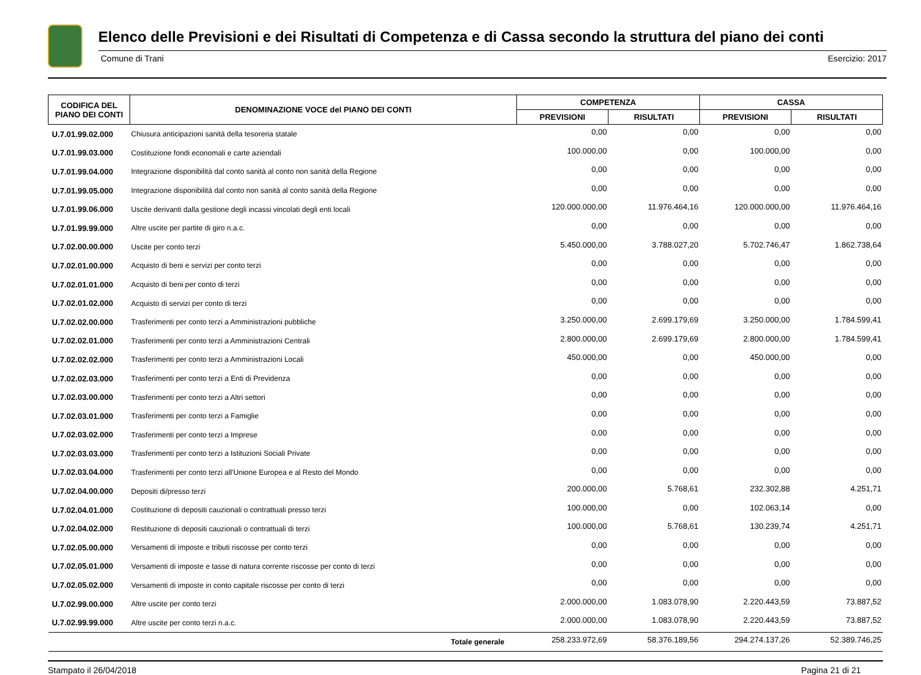Elenco delle Previsioni e dei Risultati di Competenza e di Cassa secondo la struttura del piano dei conti
Comune di Trani Esercizio: 2017
| CODIFICA DEL PIANO DEI CONTI | DENOMINAZIONE VOCE del PIANO DEI CONTI | COMPETENZA | | CASSA | |
| --- | --- | --- | --- | --- | --- |
| | | PREVISIONI | RISULTATI | PREVISIONI | RISULTATI |
| U.7.01.99.02.000 | Chiusura anticipazioni sanità della tesoreria statale | 0,00 | 0,00 | 0,00 | 0,00 |
| U.7.01.99.03.000 | Costituzione fondi economali e carte aziendali | 100.000,00 | 0,00 | 100.000,00 | 0,00 |
| U.7.01.99.04.000 | Integrazione disponibilità dal conto sanità al conto non sanità della Regione | 0,00 | 0,00 | 0,00 | 0,00 |
| U.7.01.99.05.000 | Integrazione disponibilità dal conto non sanità al conto sanità della Regione | 0,00 | 0,00 | 0,00 | 0,00 |
| U.7.01.99.06.000 | Uscite derivanti dalla gestione degli incassi vincolati degli enti locali | 120.000.000,00 | 11.976.464,16 | 120.000.000,00 | 11.976.464,16 |
| U.7.01.99.99.000 | Altre uscite per partite di giro n.a.c. | 0,00 | 0,00 | 0,00 | 0,00 |
| U.7.02.00.00.000 | Uscite per conto terzi | 5.450.000,00 | 3.788.027,20 | 5.702.746,47 | 1.862.738,64 |
| U.7.02.01.00.000 | Acquisto di beni e servizi per conto terzi | 0,00 | 0,00 | 0,00 | 0,00 |
| U.7.02.01.01.000 | Acquisto di beni per conto di terzi | 0,00 | 0,00 | 0,00 | 0,00 |
| U.7.02.01.02.000 | Acquisto di servizi per conto di terzi | 0,00 | 0,00 | 0,00 | 0,00 |
| U.7.02.02.00.000 | Trasferimenti per conto terzi a Amministrazioni pubbliche | 3.250.000,00 | 2.699.179,69 | 3.250.000,00 | 1.784.599,41 |
| U.7.02.02.01.000 | Trasferimenti per conto terzi a Amministrazioni Centrali | 2.800.000,00 | 2.699.179,69 | 2.800.000,00 | 1.784.599,41 |
| U.7.02.02.02.000 | Trasferimenti per conto terzi a Amministrazioni Locali | 450.000,00 | 0,00 | 450.000,00 | 0,00 |
| U.7.02.02.03.000 | Trasferimenti per conto terzi a Enti di Previdenza | 0,00 | 0,00 | 0,00 | 0,00 |
| U.7.02.03.00.000 | Trasferimenti per conto terzi a Altri settori | 0,00 | 0,00 | 0,00 | 0,00 |
| U.7.02.03.01.000 | Trasferimenti per conto terzi a Famiglie | 0,00 | 0,00 | 0,00 | 0,00 |
| U.7.02.03.02.000 | Trasferimenti per conto terzi a Imprese | 0,00 | 0,00 | 0,00 | 0,00 |
| U.7.02.03.03.000 | Trasferimenti per conto terzi a Istituzioni Sociali Private | 0,00 | 0,00 | 0,00 | 0,00 |
| U.7.02.03.04.000 | Trasferimenti per conto terzi all'Unione Europea e al Resto del Mondo | 0,00 | 0,00 | 0,00 | 0,00 |
| U.7.02.04.00.000 | Depositi di/presso terzi | 200.000,00 | 5.768,61 | 232.302,88 | 4.251,71 |
| U.7.02.04.01.000 | Costituzione di depositi cauzionali o contrattuali presso terzi | 100.000,00 | 0,00 | 102.063,14 | 0,00 |
| U.7.02.04.02.000 | Restituzione di depositi cauzionali o contrattuali di terzi | 100.000,00 | 5.768,61 | 130.239,74 | 4.251,71 |
| U.7.02.05.00.000 | Versamenti di imposte e tributi riscosse per conto terzi | 0,00 | 0,00 | 0,00 | 0,00 |
| U.7.02.05.01.000 | Versamenti di imposte e tasse di natura corrente riscosse per conto di terzi | 0,00 | 0,00 | 0,00 | 0,00 |
| U.7.02.05.02.000 | Versamenti di imposte in conto capitale riscosse per conto di terzi | 0,00 | 0,00 | 0,00 | 0,00 |
| U.7.02.99.00.000 | Altre uscite per conto terzi | 2.000.000,00 | 1.083.078,90 | 2.220.443,59 | 73.887,52 |
| U.7.02.99.99.000 | Altre uscite per conto terzi n.a.c. | 2.000.000,00 | 1.083.078,90 | 2.220.443,59 | 73.887,52 |
| | Totale generale | 258.233.972,69 | 58.376.189,56 | 294.274.137,26 | 52.389.746,25 |
Stampato il 26/04/2018 Pagina 21 di 21